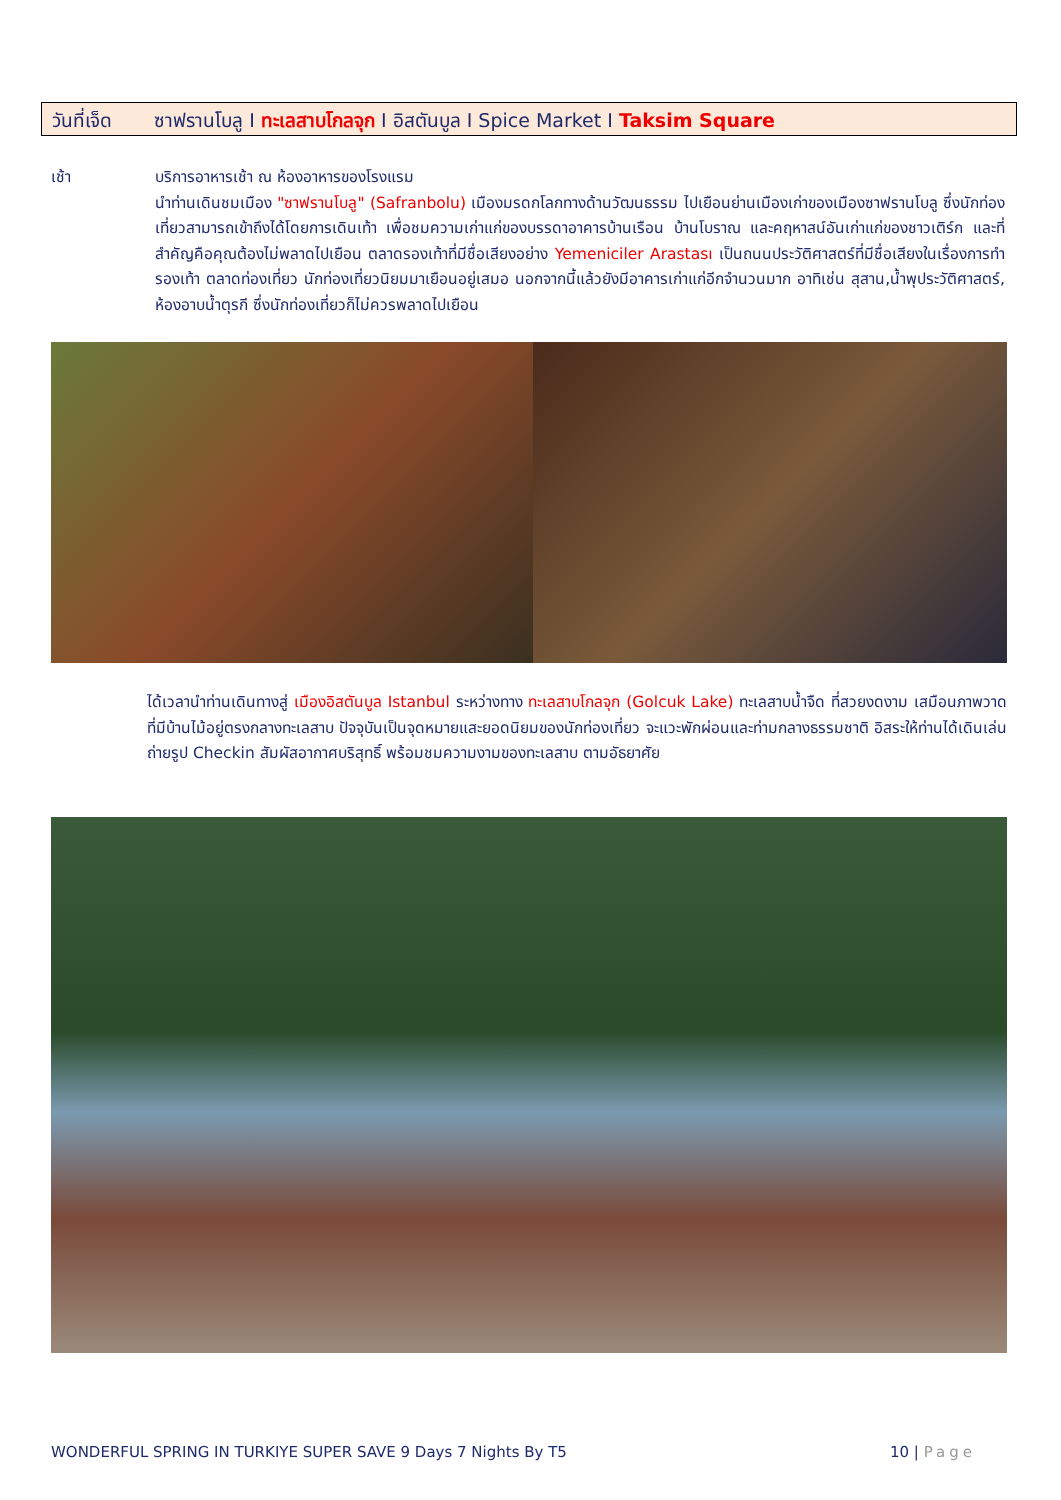วันที่เจ็ด ซาฟรานโบลู I ทะเลสาบโกลจุก I อิสตันบูล I Spice Market I Taksim Square
เช้า บริการอาหารเช้า ณ ห้องอาหารของโรงแรม
นำท่านเดินชมเมือง "ซาฟรานโบลู" (Safranbolu) เมืองมรดกโลกทางด้านวัฒนธรรม ไปเยือนย่านเมืองเก่าของเมืองซาฟรานโบลู ซึ่งนักท่องเที่ยวสามารถเข้าถึงได้โดยการเดินเท้า เพื่อชมความเก่าแก่ของบรรดาอาคารบ้านเรือน บ้านโบราณ และคฤหาสน์อันเก่าแก่ของชาวเติร์ก และที่สำคัญคือคุณต้องไม่พลาดไปเยือน ตลาดรองเท้าที่มีชื่อเสียงอย่าง Yemeniciler Arastası เป็นถนนประวัติศาสตร์ที่มีชื่อเสียงในเรื่องการทำรองเท้า ตลาดท่องเที่ยว นักท่องเที่ยวนิยมมาเยือนอยู่เสมอ นอกจากนี้แล้วยังมีอาคารเก่าแก่อีกจำนวนมาก อาทิเช่น สุสาน,น้ำพุประวัติศาสตร์, ห้องอาบน้ำตุรกี ซึ่งนักท่องเที่ยวก็ไม่ควรพลาดไปเยือน
ได้เวลานำท่านเดินทางสู่ เมืองอิสตันบูล Istanbul ระหว่างทาง ทะเลสาบโกลจุก (Golcuk Lake) ทะเลสาบน้ำจืด ที่สวยงดงาม เสมือนภาพวาด ที่มีบ้านไม้อยู่ตรงกลางทะเลสาบ ปัจจุบันเป็นจุดหมายแสะยอดนิยมของนักท่องเที่ยว จะแวะพักผ่อนและท่ามกลางธรรมชาติ อิสระให้ท่านได้เดินเล่นถ่ายรูป Checkin สัมผัสอากาศบริสุทธิ์ พร้อมชมความงามของทะเลสาบ ตามอัธยาศัย
WONDERFUL SPRING IN TURKIYE SUPER SAVE 9 Days 7 Nights By T5 10 | Page